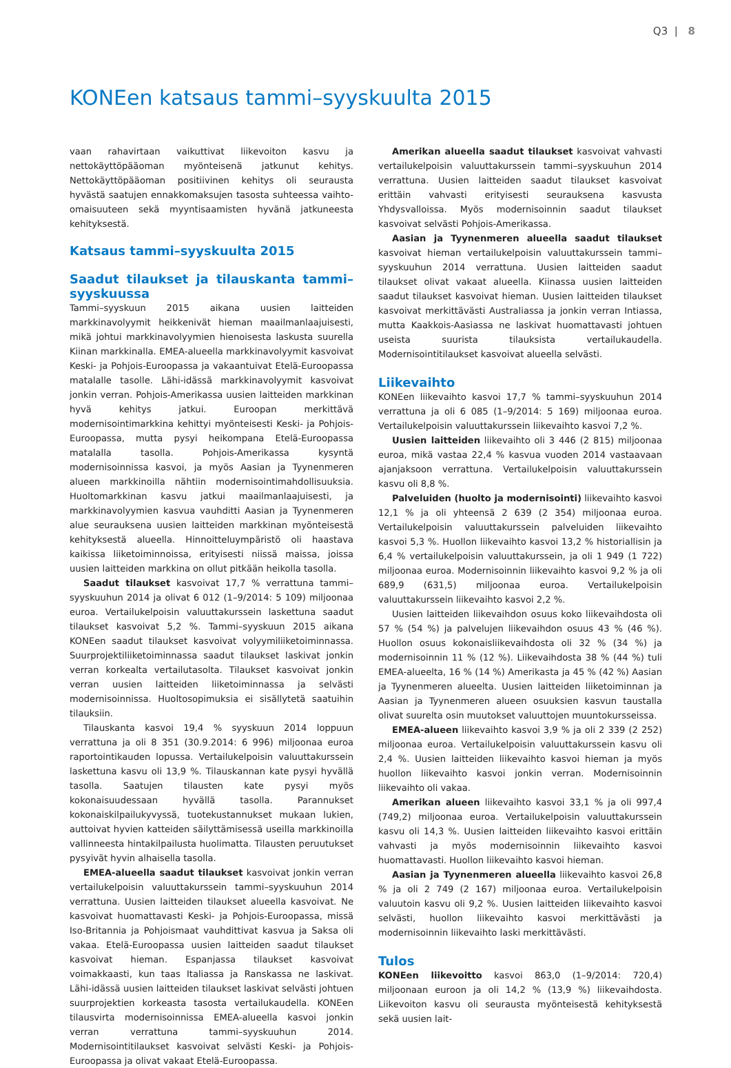Q3 | 8
KONEen katsaus tammi–syyskuulta 2015
vaan rahavirtaan vaikuttivat liikevoiton kasvu ja nettokäyttöpääoman myönteisenä jatkunut kehitys. Nettokäyttöpääoman positiivinen kehitys oli seurausta hyvästä saatujen ennakkomaksujen tasosta suhteessa vaihto-omaisuuteen sekä myyntisaamisten hyvänä jatkuneesta kehityksestä.
Katsaus tammi–syyskuulta 2015
Saadut tilaukset ja tilauskanta tammi–syyskuussa
Tammi–syyskuun 2015 aikana uusien laitteiden markkinavolyymit heikkenivät hieman maailmanlaajuisesti, mikä johtui markkinavolyymien hienoisesta laskusta suurella Kiinan markkinalla. EMEA-alueella markkinavolyymit kasvoivat Keski- ja Pohjois-Euroopassa ja vakaantuivat Etelä-Euroopassa matalalle tasolle. Lähi-idässä markkinavolyymit kasvoivat jonkin verran. Pohjois-Amerikassa uusien laitteiden markkinan hyvä kehitys jatkui. Euroopan merkittävä modernisointimarkkina kehittyi myönteisesti Keski- ja Pohjois-Euroopassa, mutta pysyi heikompana Etelä-Euroopassa matalalla tasolla. Pohjois-Amerikassa kysyntä modernisoinnissa kasvoi, ja myös Aasian ja Tyynenmeren alueen markkinoilla nähtiin modernisointimahdollisuuksia. Huoltomarkkinan kasvu jatkui maailmanlaajuisesti, ja markkinavolyymien kasvua vauhditti Aasian ja Tyynenmeren alue seurauksena uusien laitteiden markkinan myönteisestä kehityksestä alueella. Hinnoitteluympäristö oli haastava kaikissa liiketoiminnoissa, erityisesti niissä maissa, joissa uusien laitteiden markkina on ollut pitkään heikolla tasolla.
Saadut tilaukset kasvoivat 17,7 % verrattuna tammi–syyskuuhun 2014 ja olivat 6 012 (1–9/2014: 5 109) miljoonaa euroa. Vertailukelpoisin valuuttakurssein laskettuna saadut tilaukset kasvoivat 5,2 %. Tammi–syyskuun 2015 aikana KONEen saadut tilaukset kasvoivat volyymiliiketoiminnassa. Suurprojektiliiketoiminnassa saadut tilaukset laskivat jonkin verran korkealta vertailutasolta. Tilaukset kasvoivat jonkin verran uusien laitteiden liiketoiminnassa ja selvästi modernisoinnissa. Huoltosopimuksia ei sisällytetä saatuihin tilauksiin.
Tilauskanta kasvoi 19,4 % syyskuun 2014 loppuun verrattuna ja oli 8 351 (30.9.2014: 6 996) miljoonaa euroa raportointikauden lopussa. Vertailukelpoisin valuuttakurssein laskettuna kasvu oli 13,9 %. Tilauskannan kate pysyi hyvällä tasolla. Saatujen tilausten kate pysyi myös kokonaisuudessaan hyvällä tasolla. Parannukset kokonaiskilpailukyvyssä, tuotekustannukset mukaan lukien, auttoivat hyvien katteiden säilyttämisessä useilla markkinoilla vallinneesta hintakilpailusta huolimatta. Tilausten peruutukset pysyivät hyvin alhaisella tasolla.
EMEA-alueella saadut tilaukset kasvoivat jonkin verran vertailukelpoisin valuuttakurssein tammi–syyskuuhun 2014 verrattuna. Uusien laitteiden tilaukset alueella kasvoivat. Ne kasvoivat huomattavasti Keski- ja Pohjois-Euroopassa, missä Iso-Britannia ja Pohjoismaat vauhdittivat kasvua ja Saksa oli vakaa. Etelä-Euroopassa uusien laitteiden saadut tilaukset kasvoivat hieman. Espanjassa tilaukset kasvoivat voimakkaasti, kun taas Italiassa ja Ranskassa ne laskivat. Lähi-idässä uusien laitteiden tilaukset laskivat selvästi johtuen suurprojektien korkeasta tasosta vertailukaudella. KONEen tilausvirta modernisoinnissa EMEA-alueella kasvoi jonkin verran verrattuna tammi–syyskuuhun 2014. Modernisointitilaukset kasvoivat selvästi Keski- ja Pohjois-Euroopassa ja olivat vakaat Etelä-Euroopassa.
Amerikan alueella saadut tilaukset kasvoivat vahvasti vertailukelpoisin valuuttakurssein tammi–syyskuuhun 2014 verrattuna. Uusien laitteiden saadut tilaukset kasvoivat erittäin vahvasti erityisesti seurauksena kasvusta Yhdysvalloissa. Myös modernisoinnin saadut tilaukset kasvoivat selvästi Pohjois-Amerikassa.
Aasian ja Tyynenmeren alueella saadut tilaukset kasvoivat hieman vertailukelpoisin valuuttakurssein tammi–syyskuuhun 2014 verrattuna. Uusien laitteiden saadut tilaukset olivat vakaat alueella. Kiinassa uusien laitteiden saadut tilaukset kasvoivat hieman. Uusien laitteiden tilaukset kasvoivat merkittävästi Australiassa ja jonkin verran Intiassa, mutta Kaakkois-Aasiassa ne laskivat huomattavasti johtuen useista suurista tilauksista vertailukaudella. Modernisointitilaukset kasvoivat alueella selvästi.
Liikevaihto
KONEen liikevaihto kasvoi 17,7 % tammi–syyskuuhun 2014 verrattuna ja oli 6 085 (1–9/2014: 5 169) miljoonaa euroa. Vertailukelpoisin valuuttakurssein liikevaihto kasvoi 7,2 %.
Uusien laitteiden liikevaihto oli 3 446 (2 815) miljoonaa euroa, mikä vastaa 22,4 % kasvua vuoden 2014 vastaavaan ajanjaksoon verrattuna. Vertailukelpoisin valuuttakurssein kasvu oli 8,8 %.
Palveluiden (huolto ja modernisointi) liikevaihto kasvoi 12,1 % ja oli yhteensä 2 639 (2 354) miljoonaa euroa. Vertailukelpoisin valuuttakurssein palveluiden liikevaihto kasvoi 5,3 %. Huollon liikevaihto kasvoi 13,2 % historiallisin ja 6,4 % vertailukelpoisin valuuttakurssein, ja oli 1 949 (1 722) miljoonaa euroa. Modernisoinnin liikevaihto kasvoi 9,2 % ja oli 689,9 (631,5) miljoonaa euroa. Vertailukelpoisin valuuttakurssein liikevaihto kasvoi 2,2 %.
Uusien laitteiden liikevaihdon osuus koko liikevaihdosta oli 57 % (54 %) ja palvelujen liikevaihdon osuus 43 % (46 %). Huollon osuus kokonaisliikevaihdosta oli 32 % (34 %) ja modernisoinnin 11 % (12 %). Liikevaihdosta 38 % (44 %) tuli EMEA-alueelta, 16 % (14 %) Amerikasta ja 45 % (42 %) Aasian ja Tyynenmeren alueelta. Uusien laitteiden liiketoiminnan ja Aasian ja Tyynenmeren alueen osuuksien kasvun taustalla olivat suurelta osin muutokset valuuttojen muuntokursseissa.
EMEA-alueen liikevaihto kasvoi 3,9 % ja oli 2 339 (2 252) miljoonaa euroa. Vertailukelpoisin valuuttakurssein kasvu oli 2,4 %. Uusien laitteiden liikevaihto kasvoi hieman ja myös huollon liikevaihto kasvoi jonkin verran. Modernisoinnin liikevaihto oli vakaa.
Amerikan alueen liikevaihto kasvoi 33,1 % ja oli 997,4 (749,2) miljoonaa euroa. Vertailukelpoisin valuuttakurssein kasvu oli 14,3 %. Uusien laitteiden liikevaihto kasvoi erittäin vahvasti ja myös modernisoinnin liikevaihto kasvoi huomattavasti. Huollon liikevaihto kasvoi hieman.
Aasian ja Tyynenmeren alueella liikevaihto kasvoi 26,8 % ja oli 2 749 (2 167) miljoonaa euroa. Vertailukelpoisin valuutoin kasvu oli 9,2 %. Uusien laitteiden liikevaihto kasvoi selvästi, huollon liikevaihto kasvoi merkittävästi ja modernisoinnin liikevaihto laski merkittävästi.
Tulos
KONEen liikevoitto kasvoi 863,0 (1–9/2014: 720,4) miljoonaan euroon ja oli 14,2 % (13,9 %) liikevaihdosta. Liikevoiton kasvu oli seurausta myönteisestä kehityksestä sekä uusien lait-